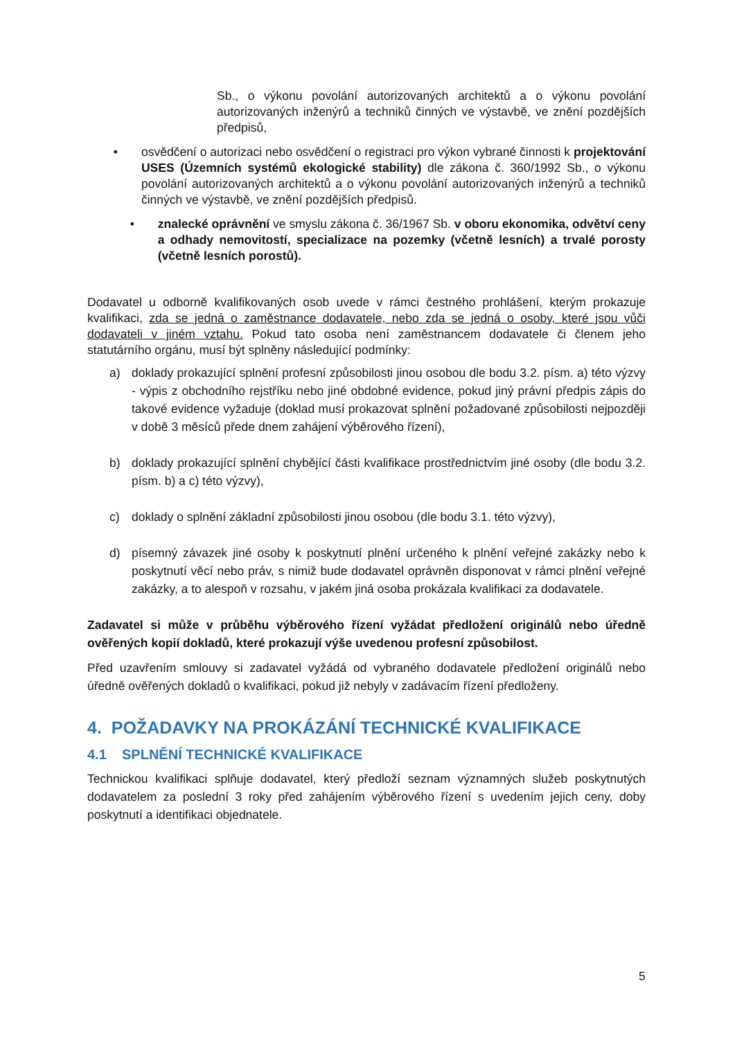Sb., o výkonu povolání autorizovaných architektů a o výkonu povolání autorizovaných inženýrů a techniků činných ve výstavbě, ve znění pozdějších předpisů,
• osvědčení o autorizaci nebo osvědčení o registraci pro výkon vybrané činnosti k projektování USES (Územních systémů ekologické stability) dle zákona č. 360/1992 Sb., o výkonu povolání autorizovaných architektů a o výkonu povolání autorizovaných inženýrů a techniků činných ve výstavbě, ve znění pozdějších předpisů.
• znalecké oprávnění ve smyslu zákona č. 36/1967 Sb. v oboru ekonomika, odvětví ceny a odhady nemovitostí, specializace na pozemky (včetně lesních) a trvalé porosty (včetně lesních porostů).
Dodavatel u odborně kvalifikovaných osob uvede v rámci čestného prohlášení, kterým prokazuje kvalifikaci, zda se jedná o zaměstnance dodavatele, nebo zda se jedná o osoby, které jsou vůči dodavateli v jiném vztahu. Pokud tato osoba není zaměstnancem dodavatele či členem jeho statutárního orgánu, musí být splněny následující podmínky:
a) doklady prokazující splnění profesní způsobilosti jinou osobou dle bodu 3.2. písm. a) této výzvy - výpis z obchodního rejstříku nebo jiné obdobné evidence, pokud jiný právní předpis zápis do takové evidence vyžaduje (doklad musí prokazovat splnění požadované způsobilosti nejpozději v době 3 měsíců přede dnem zahájení výběrového řízení),
b) doklady prokazující splnění chybějící části kvalifikace prostřednictvím jiné osoby (dle bodu 3.2. písm. b) a c) této výzvy),
c) doklady o splnění základní způsobilosti jinou osobou (dle bodu 3.1. této výzvy),
d) písemný závazek jiné osoby k poskytnutí plnění určeného k plnění veřejné zakázky nebo k poskytnutí věcí nebo práv, s nimiž bude dodavatel oprávněn disponovat v rámci plnění veřejné zakázky, a to alespoň v rozsahu, v jakém jiná osoba prokázala kvalifikaci za dodavatele.
Zadavatel si může v průběhu výběrového řízení vyžádat předložení originálů nebo úředně ověřených kopií dokladů, které prokazují výše uvedenou profesní způsobilost.
Před uzavřením smlouvy si zadavatel vyžádá od vybraného dodavatele předložení originálů nebo úředně ověřených dokladů o kvalifikaci, pokud již nebyly v zadávacím řízení předloženy.
4. POŽADAVKY NA PROKÁZÁNÍ TECHNICKÉ KVALIFIKACE
4.1 SPLNĚNÍ TECHNICKÉ KVALIFIKACE
Technickou kvalifikaci splňuje dodavatel, který předloží seznam významných služeb poskytnutých dodavatelem za poslední 3 roky před zahájením výběrového řízení s uvedením jejich ceny, doby poskytnutí a identifikaci objednatele.
5